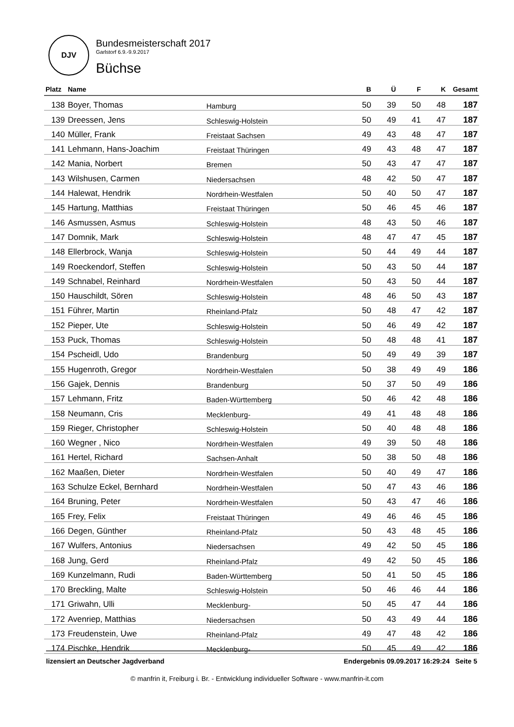DJV
Bundesmeisterschaft 2017
Garlstorf 6.9.-9.9.2017
Büchse
| Platz | Name | | B | Ü | F | K | Gesamt |
| --- | --- | --- | --- | --- | --- | --- | --- |
| 138 | Boyer, Thomas | Hamburg | 50 | 39 | 50 | 48 | 187 |
| 139 | Dreessen, Jens | Schleswig-Holstein | 50 | 49 | 41 | 47 | 187 |
| 140 | Müller, Frank | Freistaat Sachsen | 49 | 43 | 48 | 47 | 187 |
| 141 | Lehmann, Hans-Joachim | Freistaat Thüringen | 49 | 43 | 48 | 47 | 187 |
| 142 | Mania, Norbert | Bremen | 50 | 43 | 47 | 47 | 187 |
| 143 | Wilshusen, Carmen | Niedersachsen | 48 | 42 | 50 | 47 | 187 |
| 144 | Halewat, Hendrik | Nordrhein-Westfalen | 50 | 40 | 50 | 47 | 187 |
| 145 | Hartung, Matthias | Freistaat Thüringen | 50 | 46 | 45 | 46 | 187 |
| 146 | Asmussen, Asmus | Schleswig-Holstein | 48 | 43 | 50 | 46 | 187 |
| 147 | Domnik, Mark | Schleswig-Holstein | 48 | 47 | 47 | 45 | 187 |
| 148 | Ellerbrock, Wanja | Schleswig-Holstein | 50 | 44 | 49 | 44 | 187 |
| 149 | Roeckendorf, Steffen | Schleswig-Holstein | 50 | 43 | 50 | 44 | 187 |
| 149 | Schnabel, Reinhard | Nordrhein-Westfalen | 50 | 43 | 50 | 44 | 187 |
| 150 | Hauschildt, Sören | Schleswig-Holstein | 48 | 46 | 50 | 43 | 187 |
| 151 | Führer, Martin | Rheinland-Pfalz | 50 | 48 | 47 | 42 | 187 |
| 152 | Pieper, Ute | Schleswig-Holstein | 50 | 46 | 49 | 42 | 187 |
| 153 | Puck, Thomas | Schleswig-Holstein | 50 | 48 | 48 | 41 | 187 |
| 154 | Pscheidl, Udo | Brandenburg | 50 | 49 | 49 | 39 | 187 |
| 155 | Hugenroth, Gregor | Nordrhein-Westfalen | 50 | 38 | 49 | 49 | 186 |
| 156 | Gajek, Dennis | Brandenburg | 50 | 37 | 50 | 49 | 186 |
| 157 | Lehmann, Fritz | Baden-Württemberg | 50 | 46 | 42 | 48 | 186 |
| 158 | Neumann, Cris | Mecklenburg- | 49 | 41 | 48 | 48 | 186 |
| 159 | Rieger, Christopher | Schleswig-Holstein | 50 | 40 | 48 | 48 | 186 |
| 160 | Wegner , Nico | Nordrhein-Westfalen | 49 | 39 | 50 | 48 | 186 |
| 161 | Hertel, Richard | Sachsen-Anhalt | 50 | 38 | 50 | 48 | 186 |
| 162 | Maaßen, Dieter | Nordrhein-Westfalen | 50 | 40 | 49 | 47 | 186 |
| 163 | Schulze Eckel, Bernhard | Nordrhein-Westfalen | 50 | 47 | 43 | 46 | 186 |
| 164 | Bruning, Peter | Nordrhein-Westfalen | 50 | 43 | 47 | 46 | 186 |
| 165 | Frey, Felix | Freistaat Thüringen | 49 | 46 | 46 | 45 | 186 |
| 166 | Degen, Günther | Rheinland-Pfalz | 50 | 43 | 48 | 45 | 186 |
| 167 | Wulfers, Antonius | Niedersachsen | 49 | 42 | 50 | 45 | 186 |
| 168 | Jung, Gerd | Rheinland-Pfalz | 49 | 42 | 50 | 45 | 186 |
| 169 | Kunzelmann, Rudi | Baden-Württemberg | 50 | 41 | 50 | 45 | 186 |
| 170 | Breckling, Malte | Schleswig-Holstein | 50 | 46 | 46 | 44 | 186 |
| 171 | Griwahn, Ulli | Mecklenburg- | 50 | 45 | 47 | 44 | 186 |
| 172 | Avenriep, Matthias | Niedersachsen | 50 | 43 | 49 | 44 | 186 |
| 173 | Freudenstein, Uwe | Rheinland-Pfalz | 49 | 47 | 48 | 42 | 186 |
| 174 | Pischke, Hendrik | Mecklenburg- | 50 | 45 | 49 | 42 | 186 |
lizensiert an Deutscher Jagdverband Endergebnis 09.09.2017 16:29:24 Seite 5
© manfrin it, Freiburg i. Br. - Entwicklung individueller Software - www.manfrin-it.com